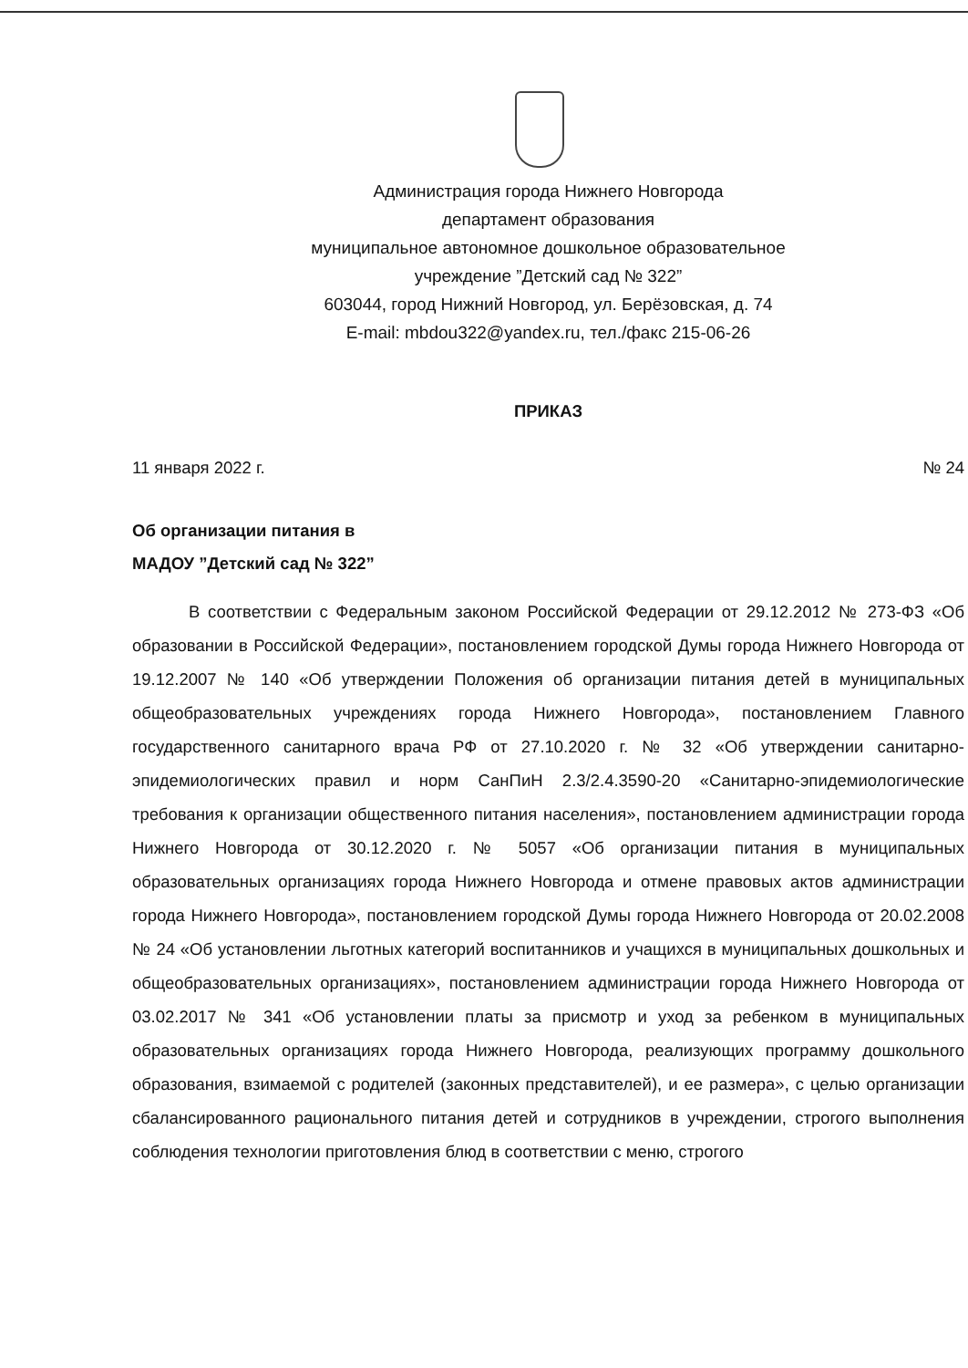Администрация города Нижнего Новгорода
департамент образования
муниципальное автономное дошкольное образовательное
учреждение ”Детский сад № 322”
603044, город Нижний Новгород, ул. Берёзовская, д. 74
E-mail: mbdou322@yandex.ru, тел./факс 215-06-26
ПРИКАЗ
11 января 2022 г. № 24
Об организации питания в
МАДОУ ”Детский сад № 322”
В соответствии с Федеральным законом Российской Федерации от 29.12.2012 № 273-ФЗ «Об образовании в Российской Федерации», постановлением городской Думы города Нижнего Новгорода от 19.12.2007 № 140 «Об утверждении Положения об организации питания детей в муниципальных общеобразовательных учреждениях города Нижнего Новгорода», постановлением Главного государственного санитарного врача РФ от 27.10.2020 г. № 32 «Об утверждении санитарно-эпидемиологических правил и норм СанПиН 2.3/2.4.3590-20 «Санитарно-эпидемиологические требования к организации общественного питания населения», постановлением администрации города Нижнего Новгорода от 30.12.2020 г. № 5057 «Об организации питания в муниципальных образовательных организациях города Нижнего Новгорода и отмене правовых актов администрации города Нижнего Новгорода», постановлением городской Думы города Нижнего Новгорода от 20.02.2008 № 24 «Об установлении льготных категорий воспитанников и учащихся в муниципальных дошкольных и общеобразовательных организациях», постановлением администрации города Нижнего Новгорода от 03.02.2017 № 341 «Об установлении платы за присмотр и уход за ребенком в муниципальных образовательных организациях города Нижнего Новгорода, реализующих программу дошкольного образования, взимаемой с родителей (законных представителей), и ее размера», с целью организации сбалансированного рационального питания детей и сотрудников в учреждении, строгого выполнения соблюдения технологии приготовления блюд в соответствии с меню, строгого